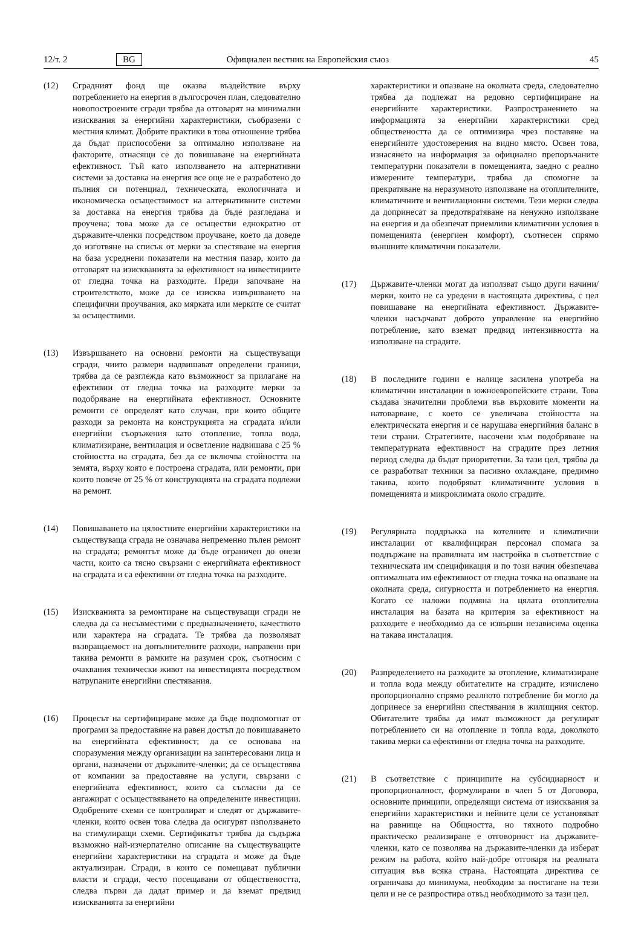12/т. 2 BG Официален вестник на Европейския съюз 45
(12) Сградният фонд ще оказва въздействие върху потреблението на енергия в дългосрочен план, следователно новопостроените сгради трябва да отговарят на минимални изисквания за енергийни характеристики, съобразени с местния климат. Добрите практики в това отношение трябва да бъдат приспособени за оптимално използване на факторите, отнасящи се до повишаване на енергийната ефективност. Тъй като използването на алтернативни системи за доставка на енергия все още не е разработено до пълния си потенциал, техническата, екологичната и икономическа осъществимост на алтернативните системи за доставка на енергия трябва да бъде разгледана и проучена; това може да се осъществи еднократно от държавите-членки посредством проучване, което да доведе до изготвяне на списък от мерки за спестяване на енергия на база усреднени показатели на местния пазар, които да отговарят на изискванията за ефективност на инвестициите от гледна точка на разходите. Преди започване на строителството, може да се изисква извършването на специфични проучвания, ако мярката или мерките се считат за осъществими.
(13) Извършването на основни ремонти на съществуващи сгради, чиито размери надвишават определени граници, трябва да се разглежда като възможност за прилагане на ефективни от гледна точка на разходите мерки за подобряване на енергийната ефективност. Основните ремонти се определят като случаи, при които общите разходи за ремонта на конструкцията на сградата и/или енергийни съоръжения като отопление, топла вода, климатизиране, вентилация и осветление надвишава с 25 % стойността на сградата, без да се включва стойността на земята, върху която е построена сградата, или ремонти, при които повече от 25 % от конструкцията на сградата подлежи на ремонт.
(14) Повишаването на цялостните енергийни характеристики на съществуваща сграда не означава непременно пълен ремонт на сградата; ремонтът може да бъде ограничен до онези части, които са тясно свързани с енергийната ефективност на сградата и са ефективни от гледна точка на разходите.
(15) Изискванията за ремонтиране на съществуващи сгради не следва да са несъвместими с предназначението, качеството или характера на сградата. Те трябва да позволяват възвращаемост на допълнителните разходи, направени при такива ремонти в рамките на разумен срок, съотносим с очаквания технически живот на инвестицията посредством натрупаните енергийни спестявания.
(16) Процесът на сертифициране може да бъде подпомогнат от програми за предоставяне на равен достъп до повишаването на енергийната ефективност; да се основава на споразумения между организации на заинтересовани лица и органи, назначени от държавите-членки; да се осъществява от компании за предоставяне на услуги, свързани с енергийната ефективност, които са съгласни да се ангажират с осъществяването на определените инвестиции. Одобрените схеми се контролират и следят от държавите-членки, които освен това следва да осигурят използването на стимулиращи схеми. Сертификатът трябва да съдържа възможно най-изчерпателно описание на съществуващите енергийни характеристики на сградата и може да бъде актуализиран. Сгради, в които се помещават публични власти и сгради, често посещавани от обществеността, следва първи да дадат пример и да вземат предвид изискванията за енергийни
характеристики и опазване на околната среда, следователно трябва да подлежат на редовно сертифициране на енергийните характеристики. Разпространението на информацията за енергийни характеристики сред обществеността да се оптимизира чрез поставяне на енергийните удостоверения на видно място. Освен това, изнасянето на информация за официално препоръчаните температурни показатели в помещенията, заедно с реално измерените температури, трябва да спомогне за прекратяване на неразумното използване на отоплителните, климатичните и вентилационни системи. Тези мерки следва да допринесат за предотвратяване на ненужно използване на енергия и да обезпечат приемливи климатични условия в помещенията (енергиен комфорт), съотнесен спрямо външните климатични показатели.
(17) Държавите-членки могат да използват също други начини/мерки, които не са уредени в настоящата директива, с цел повишаване на енергийната ефективност. Държавите-членки насърчават доброто управление на енергийно потребление, като вземат предвид интензивността на използване на сградите.
(18) В последните години е налице засилена употреба на климатични инсталации в южноевропейските страни. Това създава значителни проблеми във върховите моменти на натоварване, с което се увеличава стойността на електрическата енергия и се нарушава енергийния баланс в тези страни. Стратегиите, насочени към подобряване на температурната ефективност на сградите през летния период следва да бъдат приоритетни. За тази цел, трябва да се разработват техники за пасивно охлаждане, предимно такива, които подобряват климатичните условия в помещенията и микроклимата около сградите.
(19) Регулярната поддръжка на котелните и климатични инсталации от квалифициран персонал спомага за поддържане на правилната им настройка в съответствие с техническата им спецификация и по този начин обезпечава оптималната им ефективност от гледна точка на опазване на околната среда, сигурността и потреблението на енергия. Когато се наложи подмяна на цялата отоплителна инсталация на базата на критерия за ефективност на разходите е необходимо да се извърши независима оценка на такава инсталация.
(20) Разпределението на разходите за отопление, климатизиране и топла вода между обитателите на сградите, изчислено пропорционално спрямо реалното потребление би могло да допринесе за енергийни спестявания в жилищния сектор. Обитателите трябва да имат възможност да регулират потреблението си на отопление и топла вода, доколкото такива мерки са ефективни от гледна точка на разходите.
(21) В съответствие с принципите на субсидиарност и пропорционалност, формулирани в член 5 от Договора, основните принципи, определящи система от изисквания за енергийни характеристики и нейните цели се установяват на равнище на Общността, но тяхното подробно практическо реализиране е отговорност на държавите-членки, като се позволява на държавите-членки да изберат режим на работа, който най-добре отговаря на реалната ситуация във всяка страна. Настоящата директива се ограничава до минимума, необходим за постигане на тези цели и не се разпростира отвъд необходимото за тази цел.